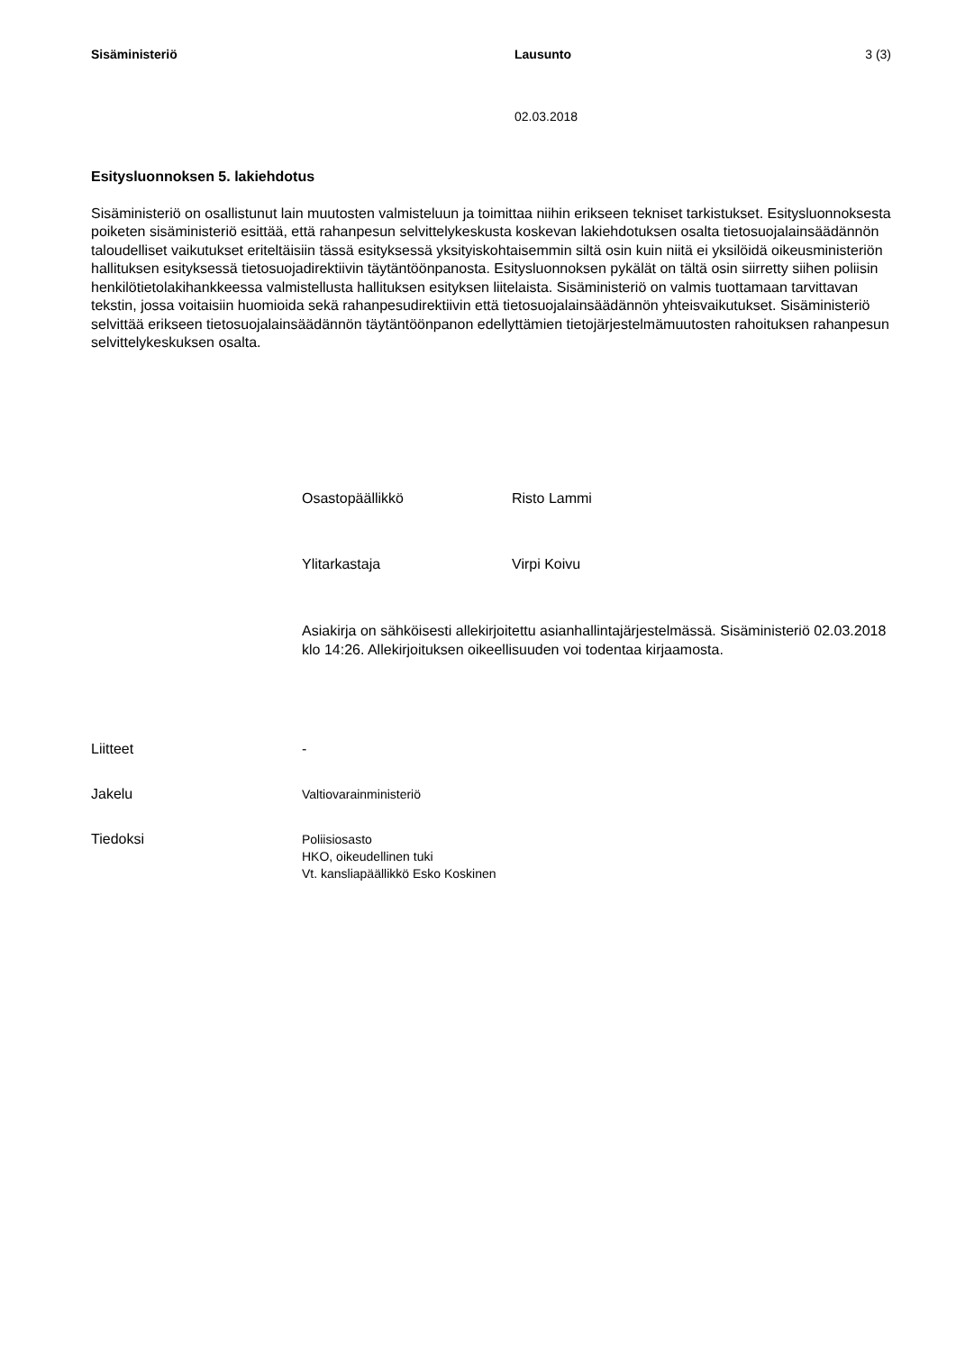Sisäministeriö Lausunto 3 (3)
02.03.2018
Esitysluonnoksen 5. lakiehdotus
Sisäministeriö on osallistunut lain muutosten valmisteluun ja toimittaa niihin erikseen tekniset tarkistukset. Esitysluonnoksesta poiketen sisäministeriö esittää, että rahanpesun selvittelykeskusta koskevan lakiehdotuksen osalta tietosuojalainsäädännön taloudelliset vaikutukset eriteltäisiin tässä esityksessä yksityiskohtaisemmin siltä osin kuin niitä ei yksilöidä oikeusministeriön hallituksen esityksessä tietosuojadirektiivin täytäntöönpanosta. Esitysluonnoksen pykälät on tältä osin siirretty siihen poliisin henkilötietolakihankkeessa valmistellusta hallituksen esityksen liitelaista. Sisäministeriö on valmis tuottamaan tarvittavan tekstin, jossa voitaisiin huomioida sekä rahanpesudirektiivin että tietosuojalainsäädännön yhteisvaikutukset. Sisäministeriö selvittää erikseen tietosuojalainsäädännön täytäntöönpanon edellyttämien tietojärjestelmämuutosten rahoituksen rahanpesun selvittelykeskuksen osalta.
Osastopäällikkö Risto Lammi
Ylitarkastaja Virpi Koivu
Asiakirja on sähköisesti allekirjoitettu asianhallintajärjestelmässä. Sisäministeriö 02.03.2018 klo 14:26. Allekirjoituksen oikeellisuuden voi todentaa kirjaamosta.
Liitteet -
Jakelu
Valtiovarainministeriö
Tiedoksi
Poliisiosasto
HKO, oikeudellinen tuki
Vt. kansliapäällikkö Esko Koskinen